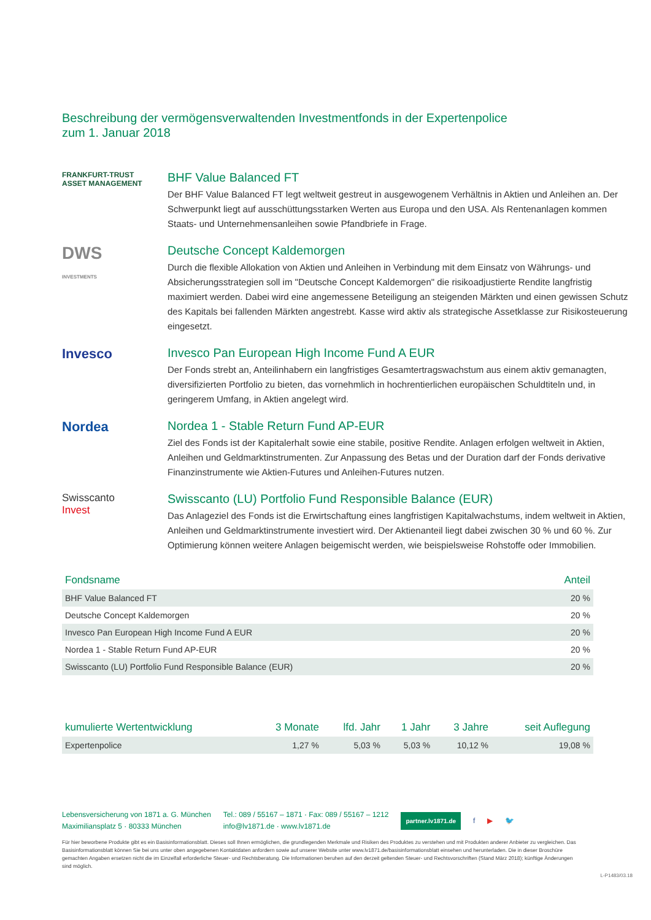Beschreibung der vermögensverwaltenden Investmentfonds in der Expertenpolice
zum 1. Januar 2018
FRANKFURT-TRUST
ASSET MANAGEMENT
BHF Value Balanced FT
Der BHF Value Balanced FT legt weltweit gestreut in ausgewogenem Verhältnis in Aktien und Anleihen an. Der Schwerpunkt liegt auf ausschüttungsstarken Werten aus Europa und den USA. Als Rentenanlagen kommen Staats- und Unternehmensanleihen sowie Pfandbriefe in Frage.
DWS
INVESTMENTS
Deutsche Concept Kaldemorgen
Durch die flexible Allokation von Aktien und Anleihen in Verbindung mit dem Einsatz von Währungs- und Absicherungsstrategien soll im "Deutsche Concept Kaldemorgen" die risikoadjustierte Rendite langfristig maximiert werden. Dabei wird eine angemessene Beteiligung an steigenden Märkten und einen gewissen Schutz des Kapitals bei fallenden Märkten angestrebt. Kasse wird aktiv als strategische Assetklasse zur Risikosteuerung eingesetzt.
Invesco Invesco Pan European High Income Fund A EUR
Der Fonds strebt an, Anteilinhabern ein langfristiges Gesamtertragswachstum aus einem aktiv gemanagten, diversifizierten Portfolio zu bieten, das vornehmlich in hochrentierlichen europäischen Schuldtiteln und, in geringerem Umfang, in Aktien angelegt wird.
Nordea Nordea 1 - Stable Return Fund AP-EUR
Ziel des Fonds ist der Kapitalerhalt sowie eine stabile, positive Rendite. Anlagen erfolgen weltweit in Aktien, Anleihen und Geldmarktinstrumenten. Zur Anpassung des Betas und der Duration darf der Fonds derivative Finanzinstrumente wie Aktien-Futures und Anleihen-Futures nutzen.
Swisscanto
Invest
Swisscanto (LU) Portfolio Fund Responsible Balance (EUR)
Das Anlageziel des Fonds ist die Erwirtschaftung eines langfristigen Kapitalwachstums, indem weltweit in Aktien, Anleihen und Geldmarktinstrumente investiert wird. Der Aktienanteil liegt dabei zwischen 30 % und 60 %. Zur Optimierung können weitere Anlagen beigemischt werden, wie beispielsweise Rohstoffe oder Immobilien.
| Fondsname | Anteil |
| --- | --- |
| BHF Value Balanced FT | 20 % |
| Deutsche Concept Kaldemorgen | 20 % |
| Invesco Pan European High Income Fund A EUR | 20 % |
| Nordea 1 - Stable Return Fund AP-EUR | 20 % |
| Swisscanto (LU) Portfolio Fund Responsible Balance (EUR) | 20 % |
| kumulierte Wertentwicklung | 3 Monate | lfd. Jahr | 1 Jahr | 3 Jahre | seit Auflegung |
| --- | --- | --- | --- | --- | --- |
| Expertenpolice | 1,27 % | 5,03 % | 5,03 % | 10,12 % | 19,08 % |
Lebensversicherung von 1871 a. G. München
Maximiliansplatz 5 · 80333 München
Tel.: 089 / 55167 – 1871 · Fax: 089 / 55167 – 1212
info@lv1871.de · www.lv1871.de
partner.lv1871.de f ▶ 🐦
Für hier beworbene Produkte gibt es ein Basisinformationsblatt. Dieses soll Ihnen ermöglichen, die grundlegenden Merkmale und Risiken des Produktes zu verstehen und mit Produkten anderer Anbieter zu vergleichen. Das Basisinformationsblatt können Sie bei uns unter oben angegebenen Kontaktdaten anfordern sowie auf unserer Website unter www.lv1871.de/basisinformationsblatt einsehen und herunterladen. Die in dieser Broschüre gemachten Angaben ersetzen nicht die im Einzelfall erforderliche Steuer- und Rechtsberatung. Die Informationen beruhen auf den derzeit geltenden Steuer- und Rechtsvorschriften (Stand März 2018); künftige Änderungen sind möglich.
L-P1483/03.18